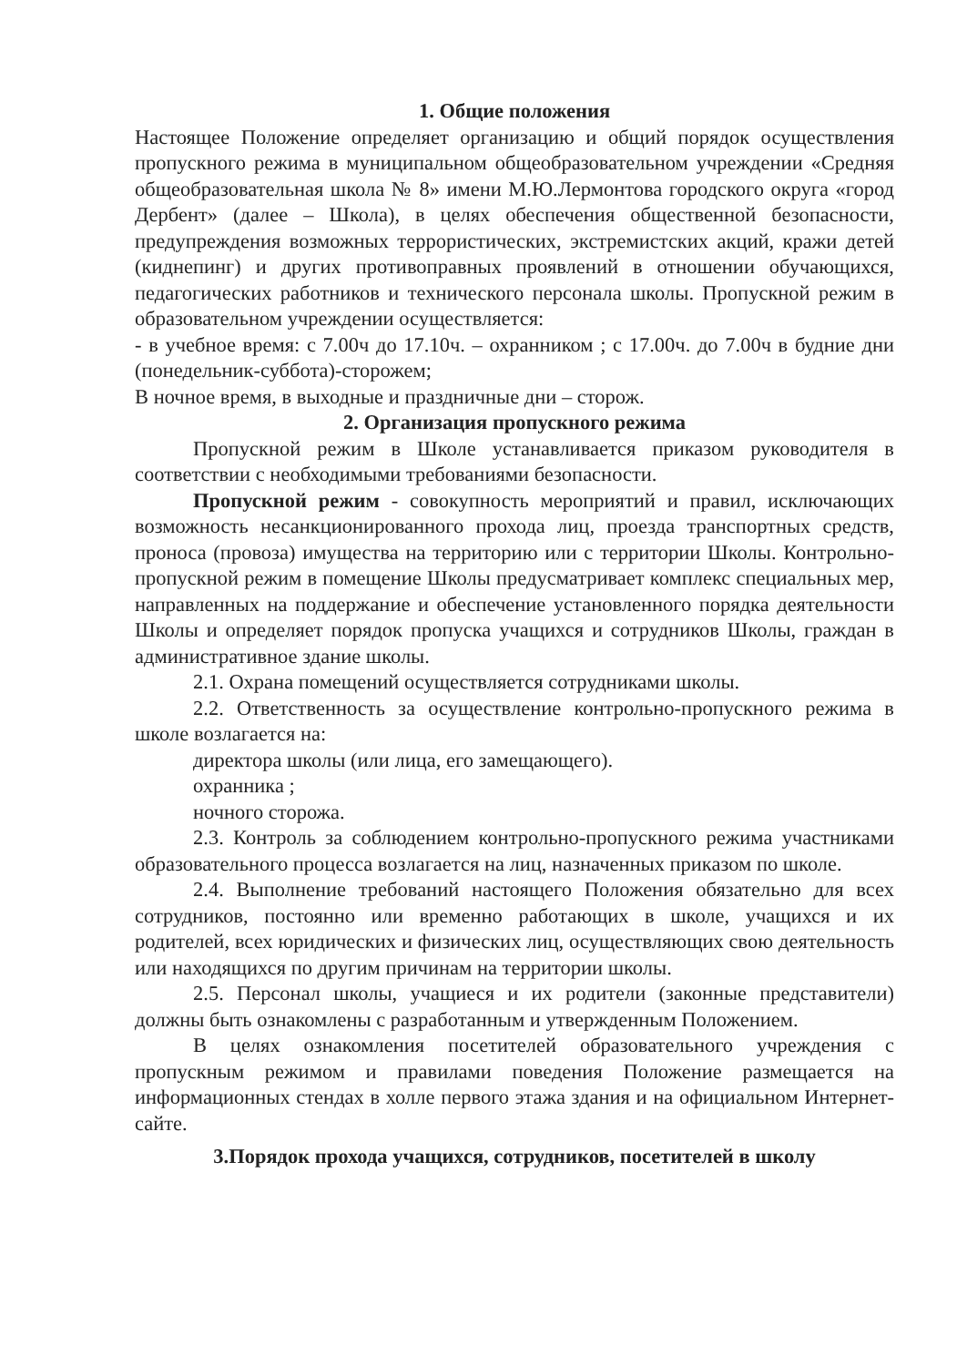1. Общие положения
Настоящее Положение определяет организацию и общий порядок осуществления пропускного режима в муниципальном общеобразовательном учреждении «Средняя общеобразовательная школа № 8» имени М.Ю.Лермонтова городского округа «город Дербент» (далее – Школа), в целях обеспечения общественной безопасности, предупреждения возможных террористических, экстремистских акций, кражи детей (киднепинг) и других противоправных проявлений в отношении обучающихся, педагогических работников и технического персонала школы. Пропускной режим в образовательном учреждении осуществляется:
- в учебное время: с 7.00ч до 17.10ч. – охранником ; с 17.00ч. до 7.00ч в будние дни (понедельник-суббота)-сторожем;
В ночное время, в выходные и праздничные дни – сторож.
2. Организация пропускного режима
Пропускной режим в Школе устанавливается приказом руководителя в соответствии с необходимыми требованиями безопасности.
Пропускной режим - совокупность мероприятий и правил, исключающих возможность несанкционированного прохода лиц, проезда транспортных средств, проноса (провоза) имущества на территорию или с территории Школы. Контрольно-пропускной режим в помещение Школы предусматривает комплекс специальных мер, направленных на поддержание и обеспечение установленного порядка деятельности Школы и определяет порядок пропуска учащихся и сотрудников Школы, граждан в административное здание школы.
2.1. Охрана помещений осуществляется сотрудниками школы.
2.2. Ответственность за осуществление контрольно-пропускного режима в школе возлагается на:
директора школы (или лица, его замещающего).
охранника ;
ночного сторожа.
2.3. Контроль за соблюдением контрольно-пропускного режима участниками образовательного процесса возлагается на лиц, назначенных приказом по школе.
2.4. Выполнение требований настоящего Положения обязательно для всех сотрудников, постоянно или временно работающих в школе, учащихся и их родителей, всех юридических и физических лиц, осуществляющих свою деятельность или находящихся по другим причинам на территории школы.
2.5. Персонал школы, учащиеся и их родители (законные представители) должны быть ознакомлены с разработанным и утвержденным Положением.
В целях ознакомления посетителей образовательного учреждения с пропускным режимом и правилами поведения Положение размещается на информационных стендах в холле первого этажа здания и на официальном Интернет-сайте.
3.Порядок прохода учащихся, сотрудников, посетителей в школу